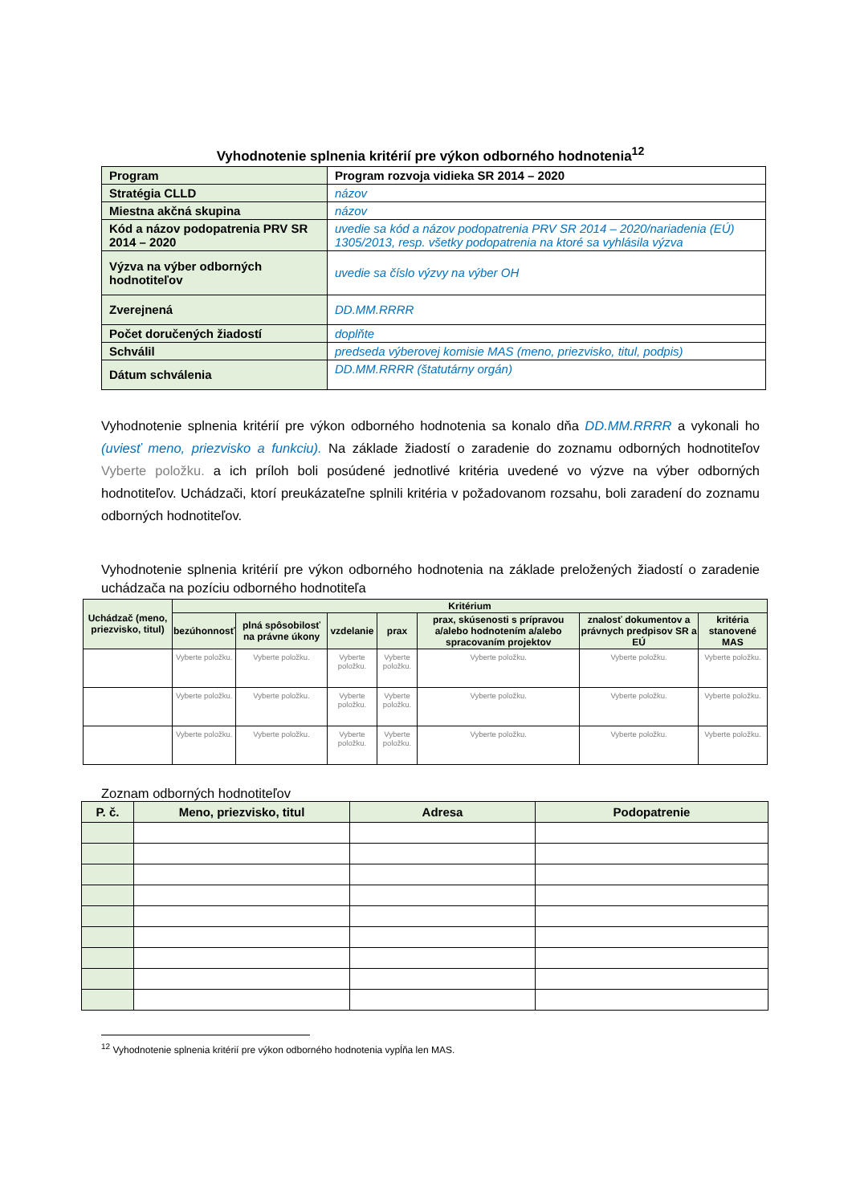Vyhodnotenie splnenia kritérií pre výkon odborného hodnotenia<sup>12</sup>
| Program | Program rozvoja vidieka SR 2014 – 2020 |
| Stratégia CLLD | názov |
| Miestna akčná skupina | názov |
| Kód a názov podopatrenia PRV SR 2014 – 2020 | uvedie sa kód a názov podopatrenia PRV SR 2014 – 2020/nariadenia (EÚ) 1305/2013, resp. všetky podopatrenia na ktoré sa vyhlásila výzva |
| Výzva na výber odborných hodnotiteľov | uvedie sa číslo výzvy na výber OH |
| Zverejnená | DD.MM.RRRR |
| Počet doručených žiadostí | doplňte |
| Schválil | predseda výberovej komisie MAS (meno, priezvisko, titul, podpis) |
| Dátum schválenia | DD.MM.RRRR (štatutárny orgán) |
Vyhodnotenie splnenia kritérií pre výkon odborného hodnotenia sa konalo dňa DD.MM.RRRR a vykonali ho (uviesť meno, priezvisko a funkciu). Na základe žiadostí o zaradenie do zoznamu odborných hodnotiteľov Vyberte položku. a ich príloh boli posúdené jednotlivé kritéria uvedené vo výzve na výber odborných hodnotiteľov. Uchádzači, ktorí preukázateľne splnili kritéria v požadovanom rozsahu, boli zaradení do zoznamu odborných hodnotiteľov.
Vyhodnotenie splnenia kritérií pre výkon odborného hodnotenia na základe preložených žiadostí o zaradenie uchádzača na pozíciu odborného hodnotiteľa
| Uchádzač (meno, priezvisko, titul) | Kritérium | | | | | | |
| --- | --- | --- | --- | --- | --- | --- | --- |
| | bezúhonnosť | plná spôsobilosť na právne úkony | vzdelanie | prax | prax, skúsenosti s prípravou a/alebo hodnotením a/alebo spracovaním projektov | znalosť dokumentov a právnych predpisov SR a EÚ | kritéria stanovené MAS |
| | Vyberte položku. | Vyberte položku. | Vyberte položku. | Vyberte položku. | Vyberte položku. | Vyberte položku. | Vyberte položku. |
| | Vyberte položku. | Vyberte položku. | Vyberte položku. | Vyberte položku. | Vyberte položku. | Vyberte položku. | Vyberte položku. |
| | Vyberte položku. | Vyberte položku. | Vyberte položku. | Vyberte položku. | Vyberte položku. | Vyberte položku. | Vyberte položku. |
Zoznam odborných hodnotiteľov
| P. č. | Meno, priezvisko, titul | Adresa | Podopatrenie |
| --- | --- | --- | --- |
<sup>12</sup> Vyhodnotenie splnenia kritérií pre výkon odborného hodnotenia vypĺňa len MAS.